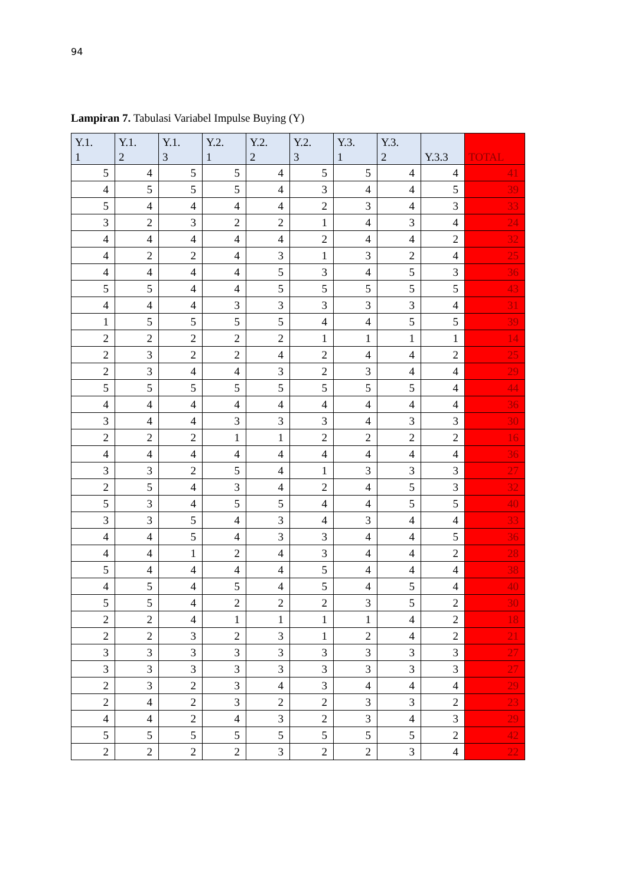94
Lampiran 7. Tabulasi Variabel Impulse Buying (Y)
| Y.1. 1 | Y.1. 2 | Y.1. 3 | Y.2. 1 | Y.2. 2 | Y.2. 3 | Y.3. 1 | Y.3. 2 | Y.3.3 | TOTAL |
| --- | --- | --- | --- | --- | --- | --- | --- | --- | --- |
| 5 | 4 | 5 | 5 | 4 | 5 | 5 | 4 | 4 | 41 |
| 4 | 5 | 5 | 5 | 4 | 3 | 4 | 4 | 5 | 39 |
| 5 | 4 | 4 | 4 | 4 | 2 | 3 | 4 | 3 | 33 |
| 3 | 2 | 3 | 2 | 2 | 1 | 4 | 3 | 4 | 24 |
| 4 | 4 | 4 | 4 | 4 | 2 | 4 | 4 | 2 | 32 |
| 4 | 2 | 2 | 4 | 3 | 1 | 3 | 2 | 4 | 25 |
| 4 | 4 | 4 | 4 | 5 | 3 | 4 | 5 | 3 | 36 |
| 5 | 5 | 4 | 4 | 5 | 5 | 5 | 5 | 5 | 43 |
| 4 | 4 | 4 | 3 | 3 | 3 | 3 | 3 | 4 | 31 |
| 1 | 5 | 5 | 5 | 5 | 4 | 4 | 5 | 5 | 39 |
| 2 | 2 | 2 | 2 | 2 | 1 | 1 | 1 | 1 | 14 |
| 2 | 3 | 2 | 2 | 4 | 2 | 4 | 4 | 2 | 25 |
| 2 | 3 | 4 | 4 | 3 | 2 | 3 | 4 | 4 | 29 |
| 5 | 5 | 5 | 5 | 5 | 5 | 5 | 5 | 4 | 44 |
| 4 | 4 | 4 | 4 | 4 | 4 | 4 | 4 | 4 | 36 |
| 3 | 4 | 4 | 3 | 3 | 3 | 4 | 3 | 3 | 30 |
| 2 | 2 | 2 | 1 | 1 | 2 | 2 | 2 | 2 | 16 |
| 4 | 4 | 4 | 4 | 4 | 4 | 4 | 4 | 4 | 36 |
| 3 | 3 | 2 | 5 | 4 | 1 | 3 | 3 | 3 | 27 |
| 2 | 5 | 4 | 3 | 4 | 2 | 4 | 5 | 3 | 32 |
| 5 | 3 | 4 | 5 | 5 | 4 | 4 | 5 | 5 | 40 |
| 3 | 3 | 5 | 4 | 3 | 4 | 3 | 4 | 4 | 33 |
| 4 | 4 | 5 | 4 | 3 | 3 | 4 | 4 | 5 | 36 |
| 4 | 4 | 1 | 2 | 4 | 3 | 4 | 4 | 2 | 28 |
| 5 | 4 | 4 | 4 | 4 | 5 | 4 | 4 | 4 | 38 |
| 4 | 5 | 4 | 5 | 4 | 5 | 4 | 5 | 4 | 40 |
| 5 | 5 | 4 | 2 | 2 | 2 | 3 | 5 | 2 | 30 |
| 2 | 2 | 4 | 1 | 1 | 1 | 1 | 4 | 2 | 18 |
| 2 | 2 | 3 | 2 | 3 | 1 | 2 | 4 | 2 | 21 |
| 3 | 3 | 3 | 3 | 3 | 3 | 3 | 3 | 3 | 27 |
| 3 | 3 | 3 | 3 | 3 | 3 | 3 | 3 | 3 | 27 |
| 2 | 3 | 2 | 3 | 4 | 3 | 4 | 4 | 4 | 29 |
| 2 | 4 | 2 | 3 | 2 | 2 | 3 | 3 | 2 | 23 |
| 4 | 4 | 2 | 4 | 3 | 2 | 3 | 4 | 3 | 29 |
| 5 | 5 | 5 | 5 | 5 | 5 | 5 | 5 | 2 | 42 |
| 2 | 2 | 2 | 2 | 3 | 2 | 2 | 3 | 4 | 22 |